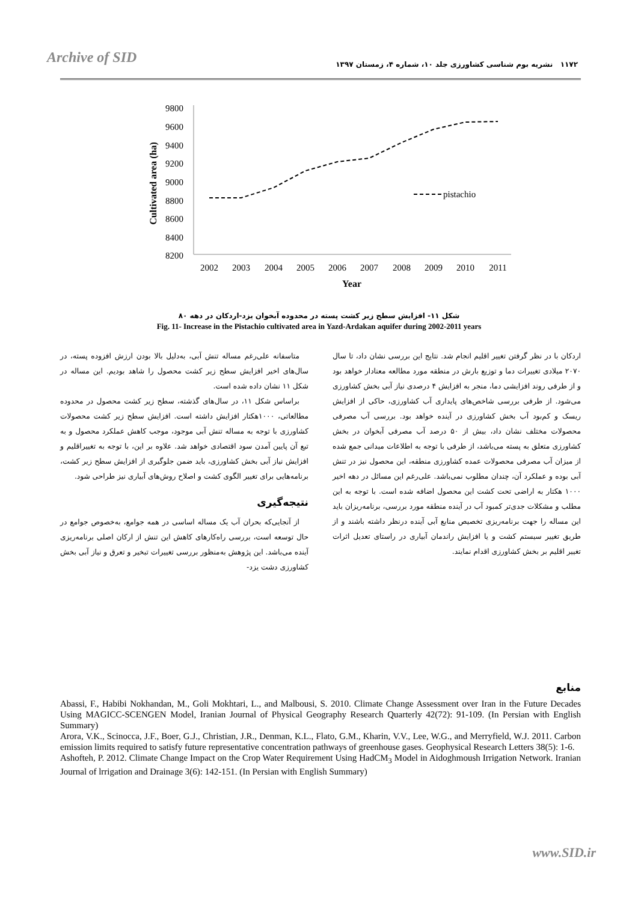Archive of SID
۱۱۷۲ نشریه بوم شناسی کشاورزی جلد ۱۰، شماره ۴، زمستان ۱۳۹۷
9800
9600
9400
9200
9000
8800
8600
8400
8200
Cultivated area (ha)
2002
2003
2004
2005
2006
2007
2008
2009
2010
2011
Year
pistachio
شکل ۱۱- افزایش سطح زیر کشت پسته در محدوده آبخوان یزد-اردکان در دهه ۸۰
Fig. 11- Increase in the Pistachio cultivated area in Yazd-Ardakan aquifer during 2002-2011 years
متاسفانه علی‌رغم مساله تنش آبی، به‌دلیل بالا بودن ارزش افزوده پسته، در سال‌های اخیر افزایش سطح زیر کشت محصول را شاهد بودیم. این مساله در شکل ۱۱ نشان داده شده است.
براساس شکل ۱۱، در سال‌های گذشته، سطح زیر کشت محصول در محدوده مطالعاتی، ۱۰۰۰هکتار افزایش داشته است. افزایش سطح زیر کشت محصولات کشاورزی با توجه به مساله تنش آبی موجود، موجب کاهش عملکرد محصول و به تبع آن پایین آمدن سود اقتصادی خواهد شد. علاوه بر این، با توجه به تغییراقلیم و افزایش نیاز آبی بخش کشاورزی، باید ضمن جلوگیری از افزایش سطح زیر کشت، برنامه‌هایی برای تغییر الگوی کشت و اصلاح روش‌های آبیاری نیز طراحی شود.
نتیجه‌گیری
از آنجایی‌که بحران آب یک مساله اساسی در همه جوامع، به‌خصوص جوامع در حال توسعه است، بررسی راه‌کارهای کاهش این تنش از ارکان اصلی برنامه‌ریزی آینده می‌باشد. این پژوهش به‌منظور بررسی تغییرات تبخیر و تعرق و نیاز آبی بخش کشاورزی دشت یزد-
اردکان با در نظر گرفتن تغییر اقلیم انجام شد. نتایج این بررسی نشان داد، تا سال ۲۰۷۰ میلادی تغییرات دما و توزیع بارش در منطقه مورد مطالعه معنادار خواهد بود و از طرفی روند افزایشی دما، منجر به افزایش ۴ درصدی نیاز آبی بخش کشاورزی می‌شود. از طرفی بررسی شاخص‌های پایداری آب کشاورزی، حاکی از افزایش ریسک و کم‌بود آب بخش کشاورزی در آینده خواهد بود. بررسی آب مصرفی محصولات مختلف نشان داد، بیش از ۵۰ درصد آب مصرفی آبخوان در بخش کشاورزی متعلق به پسته می‌باشد، از طرفی با توجه به اطلاعات میدانی جمع شده از میزان آب مصرفی محصولات عمده کشاورزی منطقه، این محصول نیز در تنش آبی بوده و عملکرد آن، چندان مطلوب نمی‌باشد. علی‌رغم این مسائل در دهه اخیر ۱۰۰۰ هکتار به اراضی تحت کشت این محصول اضافه شده است. با توجه به این مطلب و مشکلات جدی‌تر کمبود آب در آینده منطقه مورد بررسی، برنامه‌ریزان باید این مساله را جهت برنامه‌ریزی تخصیص منابع آبی آینده درنظر داشته باشند و از طریق تغییر سیستم کشت و یا افزایش راندمان آبیاری در راستای تعدیل اثرات تغییر اقلیم بر بخش کشاورزی اقدام نمایند.
منابع
Abassi, F., Habibi Nokhandan, M., Goli Mokhtari, L., and Malbousi, S. 2010. Climate Change Assessment over Iran in the Future Decades Using MAGICC-SCENGEN Model, Iranian Journal of Physical Geography Research Quarterly 42(72): 91-109. (In Persian with English Summary)
Arora, V.K., Scinocca, J.F., Boer, G.J., Christian, J.R., Denman, K.L., Flato, G.M., Kharin, V.V., Lee, W.G., and Merryfield, W.J. 2011. Carbon emission limits required to satisfy future representative concentration pathways of greenhouse gases. Geophysical Research Letters 38(5): 1-6.
Ashofteh, P. 2012. Climate Change Impact on the Crop Water Requirement Using HadCM<sub>3</sub> Model in Aidoghmoush Irrigation Network. Iranian Journal of lrrigation and Drainage 3(6): 142-151. (In Persian with English Summary)
www.SID.ir